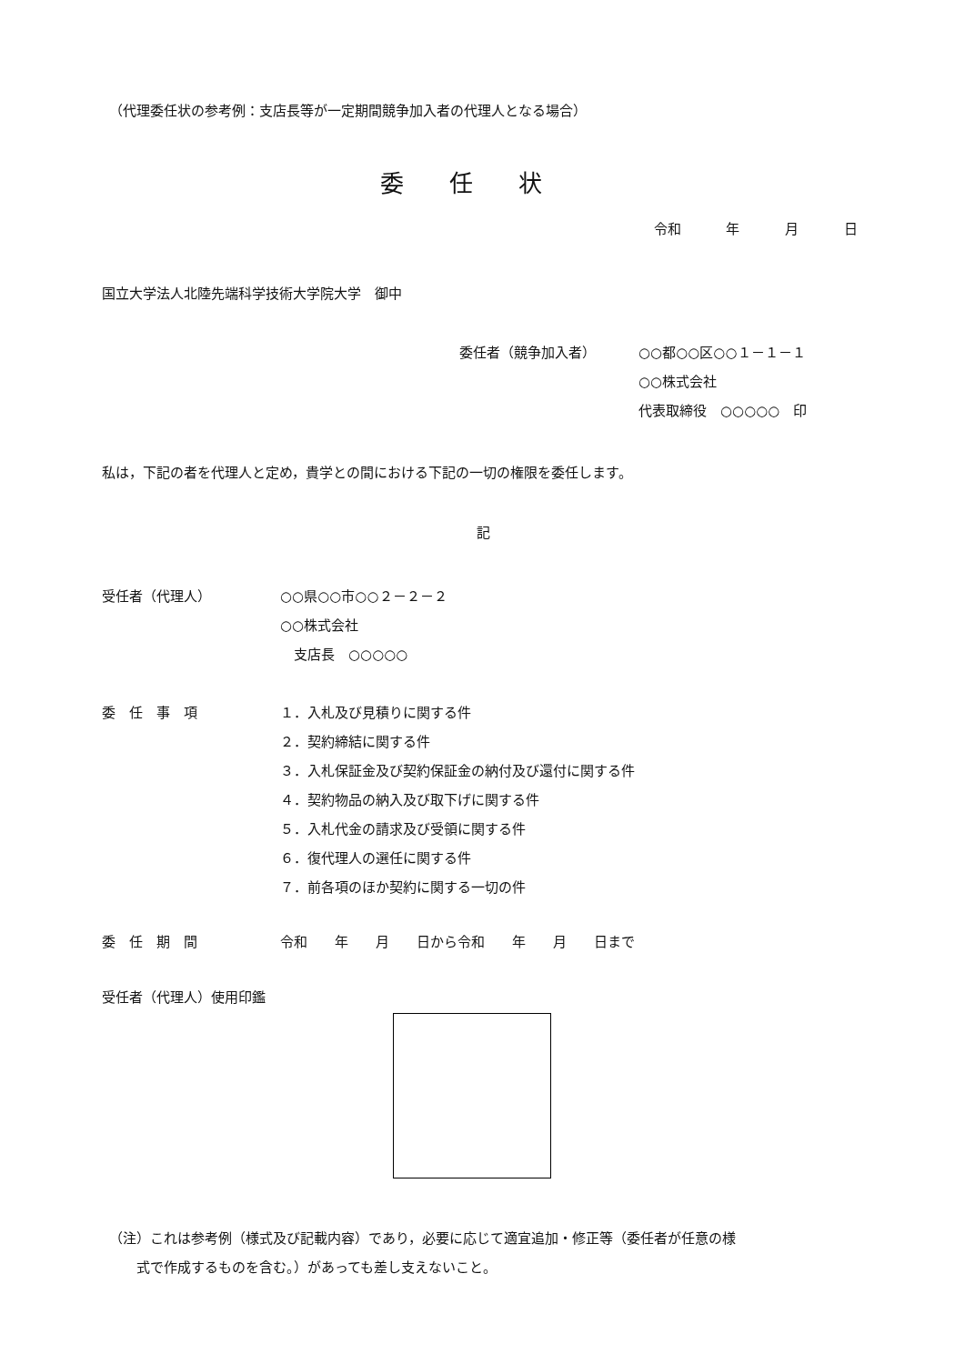（代理委任状の参考例：支店長等が一定期間競争加入者の代理人となる場合）
委任状
令和　 年　 月　 日
国立大学法人北陸先端科学技術大学院大学　御中
委任者（競争加入者） ○○都○○区○○１－１－１
○○株式会社
代表取締役　○○○○○　印
私は，下記の者を代理人と定め，貴学との間における下記の一切の権限を委任します。
記
受任者（代理人） ○○県○○市○○２－２－２
○○株式会社
　支店長　○○○○○
委　任　事　項
１．入札及び見積りに関する件
２．契約締結に関する件
３．入札保証金及び契約保証金の納付及び還付に関する件
４．契約物品の納入及び取下げに関する件
５．入札代金の請求及び受領に関する件
６．復代理人の選任に関する件
７．前各項のほか契約に関する一切の件
委　任　期　間 令和　　年　　月　　日から令和　　年　　月　　日まで
受任者（代理人）使用印鑑
（注）これは参考例（様式及び記載内容）であり，必要に応じて適宜追加・修正等（委任者が任意の様
　　式で作成するものを含む。）があっても差し支えないこと。